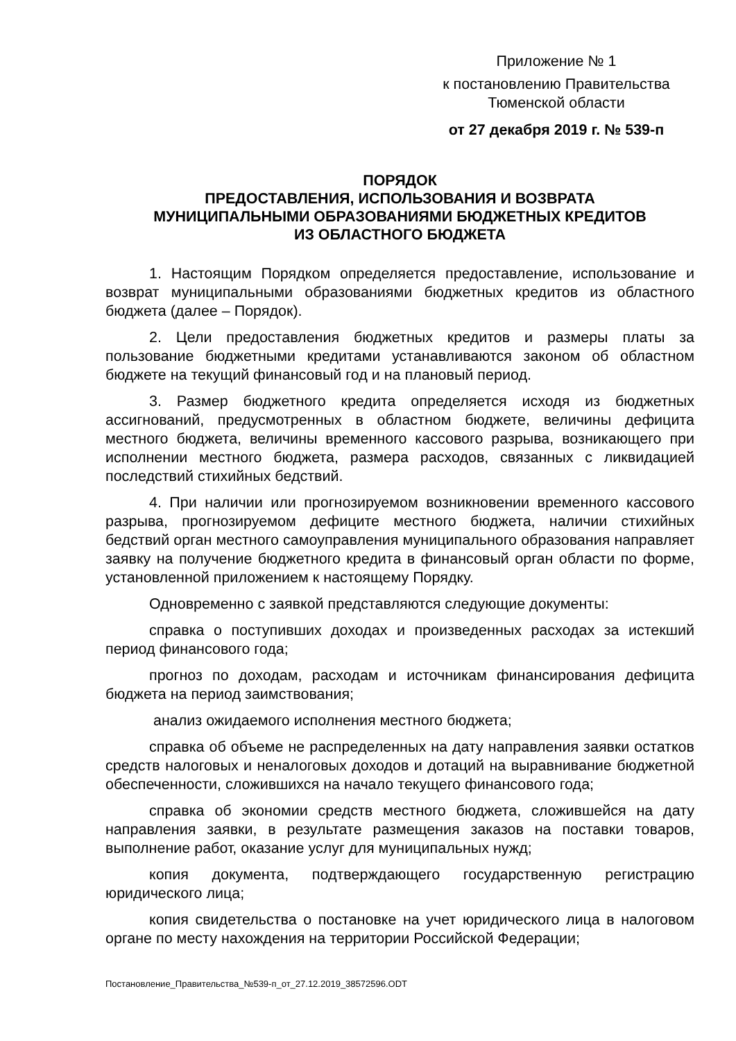Приложение № 1
к постановлению Правительства
Тюменской области
от 27 декабря 2019 г. № 539-п
ПОРЯДОК
ПРЕДОСТАВЛЕНИЯ, ИСПОЛЬЗОВАНИЯ И ВОЗВРАТА
МУНИЦИПАЛЬНЫМИ ОБРАЗОВАНИЯМИ БЮДЖЕТНЫХ КРЕДИТОВ
ИЗ ОБЛАСТНОГО БЮДЖЕТА
1. Настоящим Порядком определяется предоставление, использование и возврат муниципальными образованиями бюджетных кредитов из областного бюджета (далее – Порядок).
2. Цели предоставления бюджетных кредитов и размеры платы за пользование бюджетными кредитами устанавливаются законом об областном бюджете на текущий финансовый год и на плановый период.
3. Размер бюджетного кредита определяется исходя из бюджетных ассигнований, предусмотренных в областном бюджете, величины дефицита местного бюджета, величины временного кассового разрыва, возникающего при исполнении местного бюджета, размера расходов, связанных с ликвидацией последствий стихийных бедствий.
4. При наличии или прогнозируемом возникновении временного кассового разрыва, прогнозируемом дефиците местного бюджета, наличии стихийных бедствий орган местного самоуправления муниципального образования направляет заявку на получение бюджетного кредита в финансовый орган области по форме, установленной приложением к настоящему Порядку.
Одновременно с заявкой представляются следующие документы:
справка о поступивших доходах и произведенных расходах за истекший период финансового года;
прогноз по доходам, расходам и источникам финансирования дефицита бюджета на период заимствования;
анализ ожидаемого исполнения местного бюджета;
справка об объеме не распределенных на дату направления заявки остатков средств налоговых и неналоговых доходов и дотаций на выравнивание бюджетной обеспеченности, сложившихся на начало текущего финансового года;
справка об экономии средств местного бюджета, сложившейся на дату направления заявки, в результате размещения заказов на поставки товаров, выполнение работ, оказание услуг для муниципальных нужд;
копия документа, подтверждающего государственную регистрацию юридического лица;
копия свидетельства о постановке на учет юридического лица в налоговом органе по месту нахождения на территории Российской Федерации;
Постановление_Правительства_№539-п_от_27.12.2019_38572596.ODT